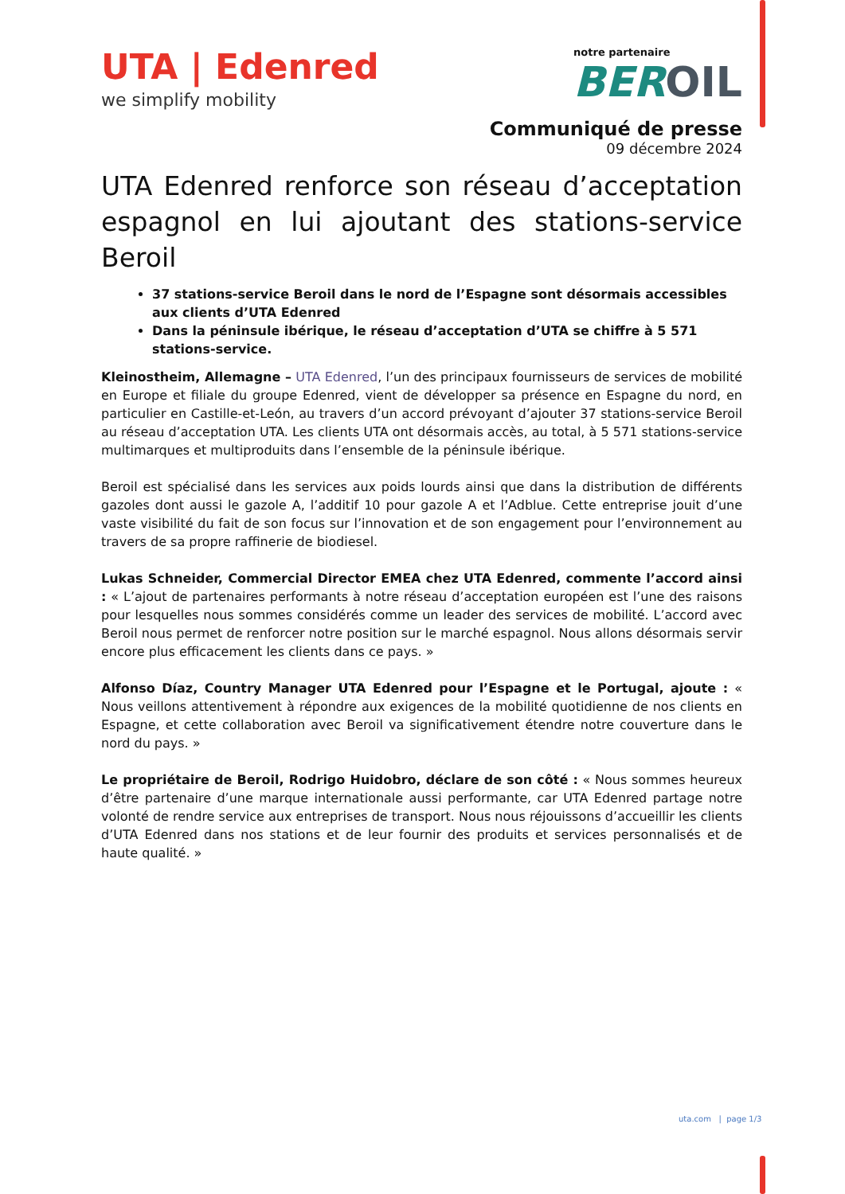UTA | Edenred
we simplify mobility
notre partenaire
BEROIL
Communiqué de presse
09 décembre 2024
UTA Edenred renforce son réseau d’acceptation espagnol en lui ajoutant des stations-service Beroil
37 stations-service Beroil dans le nord de l’Espagne sont désormais accessibles aux clients d’UTA Edenred
Dans la péninsule ibérique, le réseau d’acceptation d’UTA se chiffre à 5 571 stations-service.
Kleinostheim, Allemagne – UTA Edenred, l’un des principaux fournisseurs de services de mobilité en Europe et filiale du groupe Edenred, vient de développer sa présence en Espagne du nord, en particulier en Castille-et-León, au travers d’un accord prévoyant d’ajouter 37 stations-service Beroil au réseau d’acceptation UTA. Les clients UTA ont désormais accès, au total, à 5 571 stations-service multimarques et multiproduits dans l’ensemble de la péninsule ibérique.
Beroil est spécialisé dans les services aux poids lourds ainsi que dans la distribution de différents gazoles dont aussi le gazole A, l’additif 10 pour gazole A et l’Adblue. Cette entreprise jouit d’une vaste visibilité du fait de son focus sur l’innovation et de son engagement pour l’environnement au travers de sa propre raffinerie de biodiesel.
Lukas Schneider, Commercial Director EMEA chez UTA Edenred, commente l’accord ainsi : « L’ajout de partenaires performants à notre réseau d’acceptation européen est l’une des raisons pour lesquelles nous sommes considérés comme un leader des services de mobilité. L’accord avec Beroil nous permet de renforcer notre position sur le marché espagnol. Nous allons désormais servir encore plus efficacement les clients dans ce pays. »
Alfonso Díaz, Country Manager UTA Edenred pour l’Espagne et le Portugal, ajoute : « Nous veillons attentivement à répondre aux exigences de la mobilité quotidienne de nos clients en Espagne, et cette collaboration avec Beroil va significativement étendre notre couverture dans le nord du pays. »
Le propriétaire de Beroil, Rodrigo Huidobro, déclare de son côté : « Nous sommes heureux d’être partenaire d’une marque internationale aussi performante, car UTA Edenred partage notre volonté de rendre service aux entreprises de transport. Nous nous réjouissons d’accueillir les clients d’UTA Edenred dans nos stations et de leur fournir des produits et services personnalisés et de haute qualité. »
uta.com | page 1/3